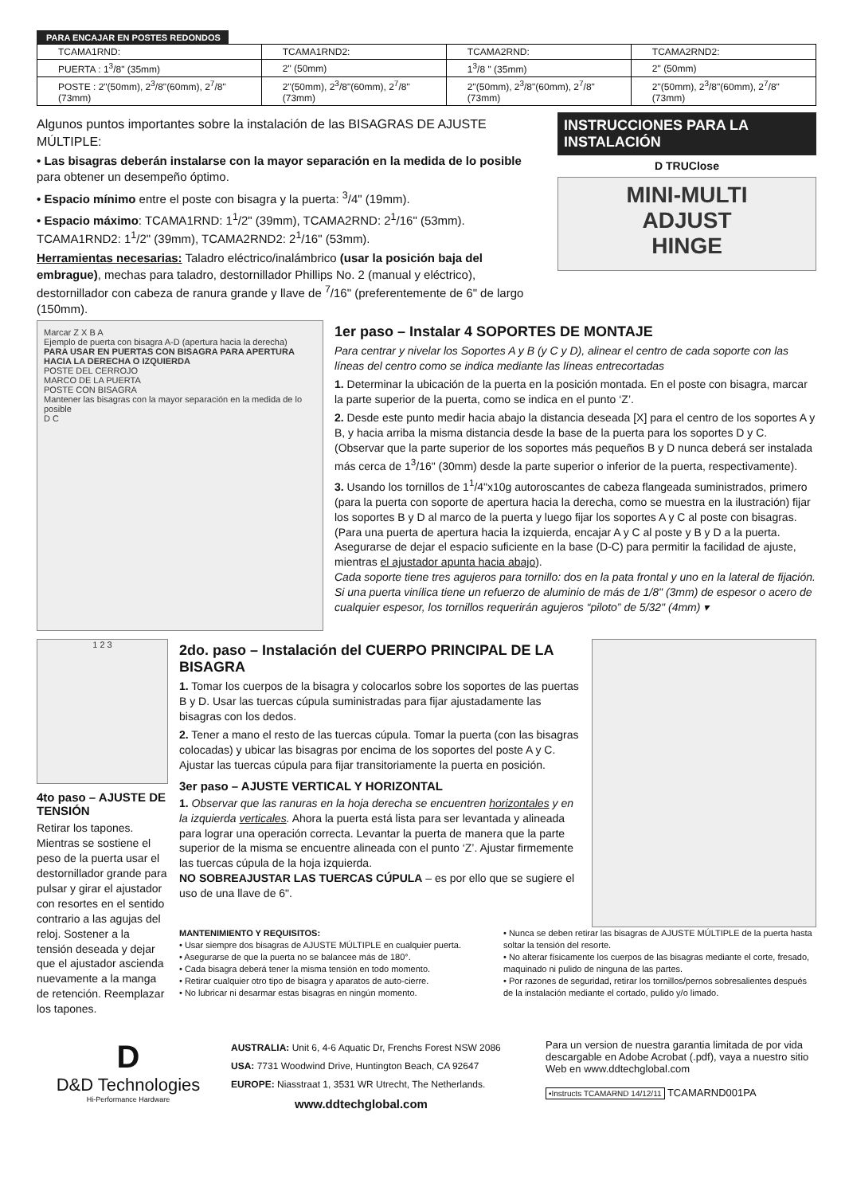PARA ENCAJAR EN POSTES REDONDOS
| TCAMA1RND: | TCAMA1RND2: | TCAMA2RND: | TCAMA2RND2: |
| PUERTA : 1<sup>3</sup>/8" (35mm) | 2" (50mm) | 1<sup>3</sup>/8 " (35mm) | 2" (50mm) |
| POSTE : 2"(50mm), 2<sup>3</sup>/8"(60mm), 2<sup>7</sup>/8"(73mm) | 2"(50mm), 2<sup>3</sup>/8"(60mm), 2<sup>7</sup>/8"(73mm) | 2"(50mm), 2<sup>3</sup>/8"(60mm), 2<sup>7</sup>/8"(73mm) | 2"(50mm), 2<sup>3</sup>/8"(60mm), 2<sup>7</sup>/8"(73mm) |
Algunos puntos importantes sobre la instalación de las BISAGRAS DE AJUSTE MÚLTIPLE:
• Las bisagras deberán instalarse con la mayor separación en la medida de lo posible para obtener un desempeño óptimo.
• Espacio mínimo entre el poste con bisagra y la puerta: <sup>3</sup>/4" (19mm).
• Espacio máximo: TCAMA1RND: 1<sup>1</sup>/2" (39mm), TCAMA2RND: 2<sup>1</sup>/16" (53mm). TCAMA1RND2: 1<sup>1</sup>/2" (39mm), TCAMA2RND2: 2<sup>1</sup>/16" (53mm).
Herramientas necesarias: Taladro eléctrico/inalámbrico (usar la posición baja del embrague), mechas para taladro, destornillador Phillips No. 2 (manual y eléctrico), destornillador con cabeza de ranura grande y llave de <sup>7</sup>/16" (preferentemente de 6" de largo (150mm).
INSTRUCCIONES PARA LA INSTALACIÓN
D TRUClose
MINI-MULTI
ADJUST
HINGE
Marcar Z X B A
Ejemplo de puerta con bisagra A-D (apertura hacia la derecha)
PARA USAR EN PUERTAS CON BISAGRA PARA APERTURA HACIA LA DERECHA O IZQUIERDA
POSTE DEL CERROJO
MARCO DE LA PUERTA
POSTE CON BISAGRA
Mantener las bisagras con la mayor separación en la medida de lo posible
D C
1er paso – Instalar 4 SOPORTES DE MONTAJE
Para centrar y nivelar los Soportes A y B (y C y D), alinear el centro de cada soporte con las líneas del centro como se indica mediante las líneas entrecortadas
1. Determinar la ubicación de la puerta en la posición montada. En el poste con bisagra, marcar la parte superior de la puerta, como se indica en el punto ‘Z’.
2. Desde este punto medir hacia abajo la distancia deseada [X] para el centro de los soportes A y B, y hacia arriba la misma distancia desde la base de la puerta para los soportes D y C. (Observar que la parte superior de los soportes más pequeños B y D nunca deberá ser instalada más cerca de 1<sup>3</sup>/16" (30mm) desde la parte superior o inferior de la puerta, respectivamente).
3. Usando los tornillos de 1<sup>1</sup>/4"x10g autoroscantes de cabeza flangeada suministrados, primero (para la puerta con soporte de apertura hacia la derecha, como se muestra en la ilustración) fijar los soportes B y D al marco de la puerta y luego fijar los soportes A y C al poste con bisagras. (Para una puerta de apertura hacia la izquierda, encajar A y C al poste y B y D a la puerta. Asegurarse de dejar el espacio suficiente en la base (D-C) para permitir la facilidad de ajuste, mientras el ajustador apunta hacia abajo).
Cada soporte tiene tres agujeros para tornillo: dos en la pata frontal y uno en la lateral de fijación. Si una puerta vinílica tiene un refuerzo de aluminio de más de 1/8" (3mm) de espesor o acero de cualquier espesor, los tornillos requerirán agujeros “piloto” de 5/32" (4mm) ▾
1 2 3
4to paso – AJUSTE DE TENSIÓN
Retirar los tapones. Mientras se sostiene el peso de la puerta usar el destornillador grande para pulsar y girar el ajustador con resortes en el sentido contrario a las agujas del reloj. Sostener a la tensión deseada y dejar que el ajustador ascienda nuevamente a la manga de retención. Reemplazar los tapones.
2do. paso – Instalación del CUERPO PRINCIPAL DE LA BISAGRA
1. Tomar los cuerpos de la bisagra y colocarlos sobre los soportes de las puertas B y D. Usar las tuercas cúpula suministradas para fijar ajustadamente las bisagras con los dedos.
2. Tener a mano el resto de las tuercas cúpula. Tomar la puerta (con las bisagras colocadas) y ubicar las bisagras por encima de los soportes del poste A y C. Ajustar las tuercas cúpula para fijar transitoriamente la puerta en posición.
3er paso – AJUSTE VERTICAL Y HORIZONTAL
1. Observar que las ranuras en la hoja derecha se encuentren horizontales y en la izquierda verticales. Ahora la puerta está lista para ser levantada y alineada para lograr una operación correcta. Levantar la puerta de manera que la parte superior de la misma se encuentre alineada con el punto ‘Z’. Ajustar firmemente las tuercas cúpula de la hoja izquierda.
NO SOBREAJUSTAR LAS TUERCAS CÚPULA – es por ello que se sugiere el uso de una llave de 6".
MANTENIMIENTO Y REQUISITOS:
• Usar siempre dos bisagras de AJUSTE MÚLTIPLE en cualquier puerta.
• Asegurarse de que la puerta no se balancee más de 180°.
• Cada bisagra deberá tener la misma tensión en todo momento.
• Retirar cualquier otro tipo de bisagra y aparatos de auto-cierre.
• No lubricar ni desarmar estas bisagras en ningún momento.
• Nunca se deben retirar las bisagras de AJUSTE MÚLTIPLE de la puerta hasta soltar la tensión del resorte.
• No alterar físicamente los cuerpos de las bisagras mediante el corte, fresado, maquinado ni pulido de ninguna de las partes.
• Por razones de seguridad, retirar los tornillos/pernos sobresalientes después de la instalación mediante el cortado, pulido y/o limado.
D
D&D Technologies
Hi-Performance Hardware
AUSTRALIA: Unit 6, 4-6 Aquatic Dr, Frenchs Forest NSW 2086
USA: 7731 Woodwind Drive, Huntington Beach, CA 92647
EUROPE: Niasstraat 1, 3531 WR Utrecht, The Netherlands.
www.ddtechglobal.com
Para un version de nuestra garantia limitada de por vida descargable en Adobe Acrobat (.pdf), vaya a nuestro sitio Web en www.ddtechglobal.com
•Instructs TCAMARND 14/12/11 TCAMARND001PA